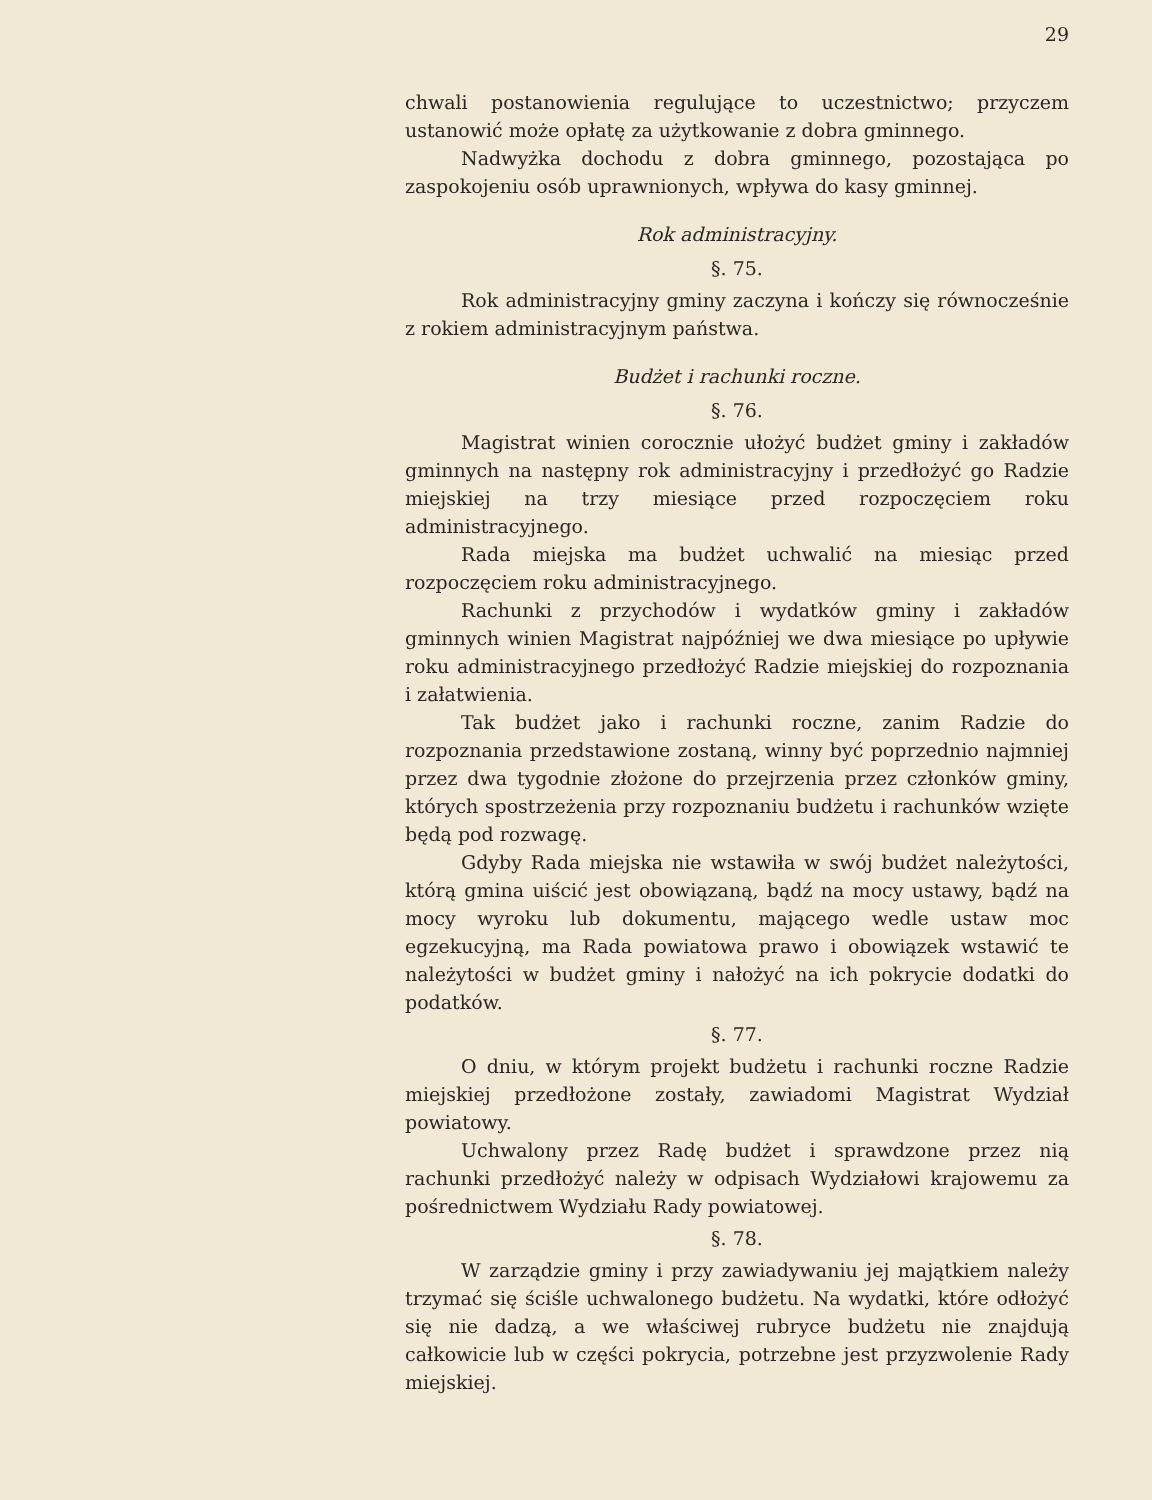29
chwali postanowienia regulujące to uczestnictwo; przyczem ustanowić może opłatę za użytkowanie z dobra gminnego.
Nadwyżka dochodu z dobra gminnego, pozostająca po zaspokojeniu osób uprawnionych, wpływa do kasy gminnej.
Rok administracyjny.
§. 75.
Rok administracyjny gminy zaczyna i kończy się równocześnie z rokiem administracyjnym państwa.
Budżet i rachunki roczne.
§. 76.
Magistrat winien corocznie ułożyć budżet gminy i zakładów gminnych na następny rok administracyjny i przedłożyć go Radzie miejskiej na trzy miesiące przed rozpoczęciem roku administracyjnego.
Rada miejska ma budżet uchwalić na miesiąc przed rozpoczęciem roku administracyjnego.
Rachunki z przychodów i wydatków gminy i zakładów gminnych winien Magistrat najpóźniej we dwa miesiące po upływie roku administracyjnego przedłożyć Radzie miejskiej do rozpoznania i załatwienia.
Tak budżet jako i rachunki roczne, zanim Radzie do rozpoznania przedstawione zostaną, winny być poprzednio najmniej przez dwa tygodnie złożone do przejrzenia przez członków gminy, których spostrzeżenia przy rozpoznaniu budżetu i rachunków wzięte będą pod rozwagę.
Gdyby Rada miejska nie wstawiła w swój budżet należytości, którą gmina uiścić jest obowiązaną, bądź na mocy ustawy, bądź na mocy wyroku lub dokumentu, mającego wedle ustaw moc egzekucyjną, ma Rada powiatowa prawo i obowiązek wstawić te należytości w budżet gminy i nałożyć na ich pokrycie dodatki do podatków.
§. 77.
O dniu, w którym projekt budżetu i rachunki roczne Radzie miejskiej przedłożone zostały, zawiadomi Magistrat Wydział powiatowy.
Uchwalony przez Radę budżet i sprawdzone przez nią rachunki przedłożyć należy w odpisach Wydziałowi krajowemu za pośrednictwem Wydziału Rady powiatowej.
§. 78.
W zarządzie gminy i przy zawiadywaniu jej majątkiem należy trzymać się ściśle uchwalonego budżetu. Na wydatki, które odłożyć się nie dadzą, a we właściwej rubryce budżetu nie znajdują całkowicie lub w części pokrycia, potrzebne jest przyzwolenie Rady miejskiej.